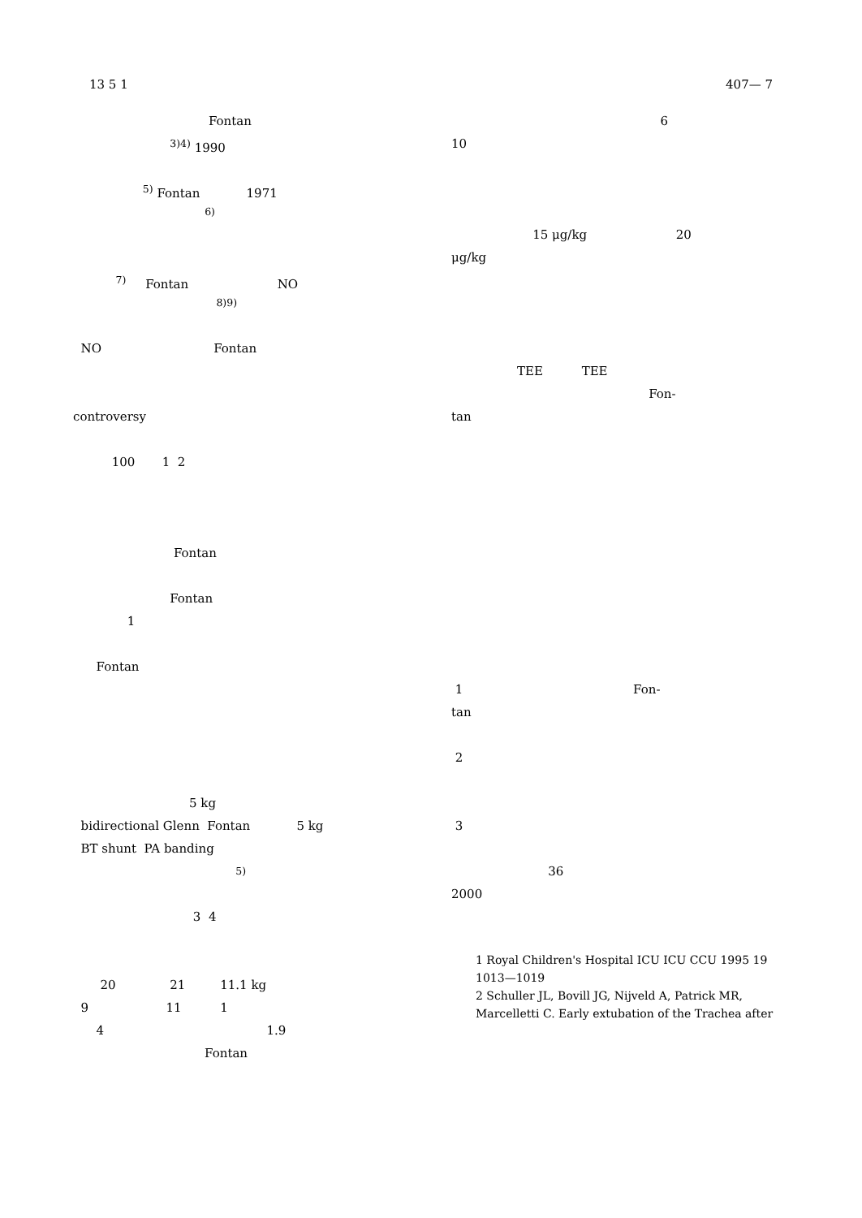13 5 1 407— 7
Fontan
<sup>3)4)</sup> 1990
<sup>5)</sup> Fontan 1971
<sup>6)</sup>
<sup>7)</sup> Fontan NO
<sup>8)9)</sup>
NO Fontan
controversy
100 1 2
Fontan
Fontan
1
Fontan
5 kg
bidirectional Glenn Fontan 5 kg
BT shunt PA banding
<sup>5)</sup>
3 4
20 21 11.1 kg
9 11 1
4 1.9
Fontan
6
10
15 μg/kg 20
μg/kg
TEE TEE
Fon-
tan
1 Fon-
tan
2
3
36
2000
1 Royal Children's Hospital ICU ICU CCU 1995 19 1013—1019
2 Schuller JL, Bovill JG, Nijveld A, Patrick MR, Marcelletti C. Early extubation of the Trachea after